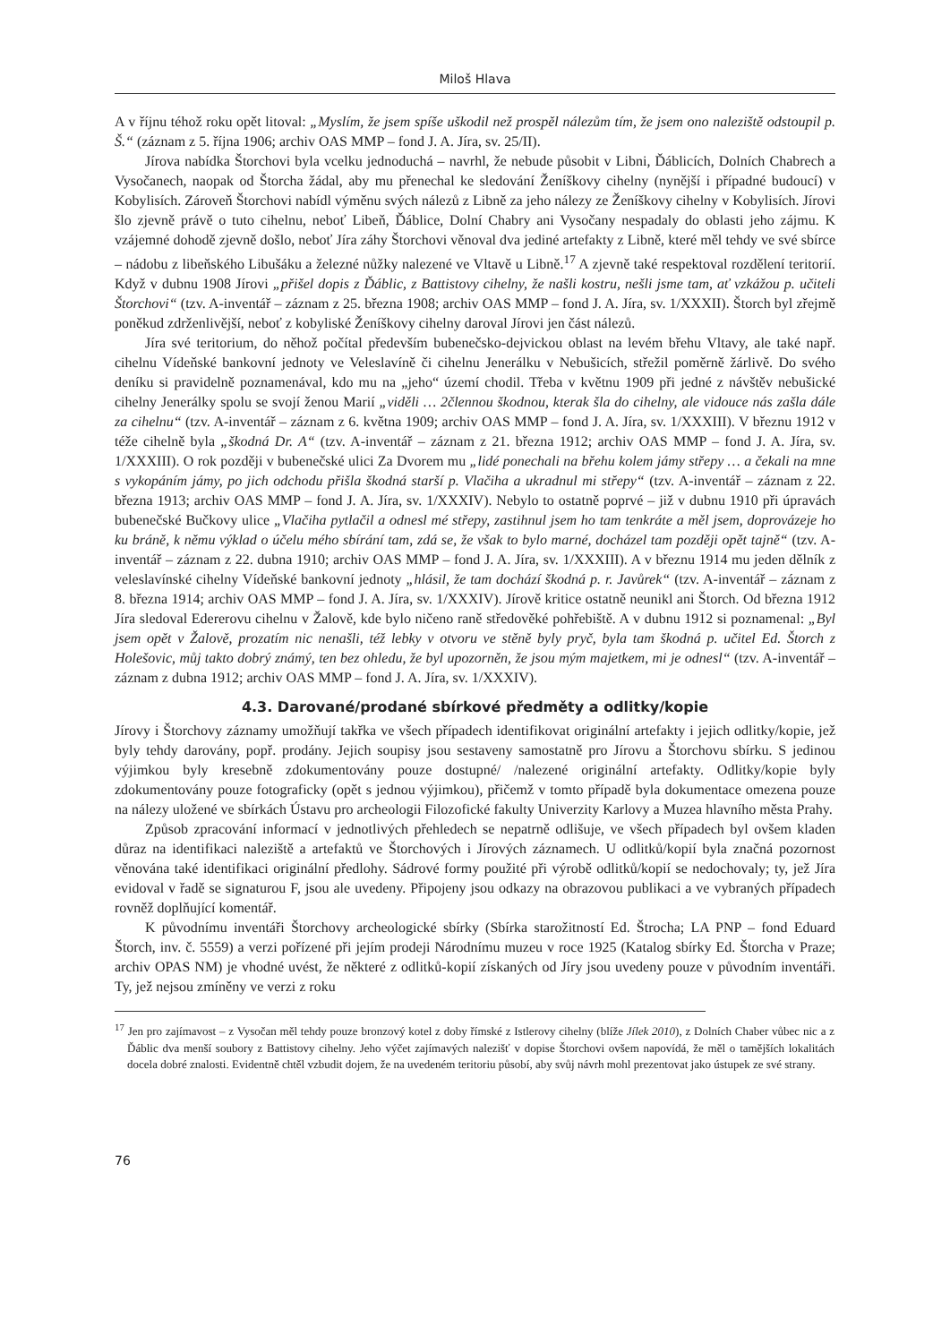Miloš Hlava
A v říjnu téhož roku opět litoval: „Myslím, že jsem spíše uškodil než prospěl nálezům tím, že jsem ono naleziště odstoupil p. Š.“ (záznam z 5. října 1906; archiv OAS MMP – fond J. A. Jíra, sv. 25/II).
Jírova nabídka Štorchovi byla vcelku jednoduchá – navrhl, že nebude působit v Libni, Ďáblicích, Dolních Chabrech a Vysočanech, naopak od Štorcha žádal, aby mu přenechal ke sledování Ženíškovy cihelny (nynější i případné budoucí) v Kobylisích. Zároveň Štorchovi nabídl výměnu svých nálezů z Libně za jeho nálezy ze Ženíškovy cihelny v Kobylisích. Jírovi šlo zjevně právě o tuto cihelnu, neboť Libeň, Ďáblice, Dolní Chabry ani Vysočany nespadaly do oblasti jeho zájmu. K vzájemné dohodě zjevně došlo, neboť Jíra záhy Štorchovi věnoval dva jediné artefakty z Libně, které měl tehdy ve své sbírce – nádobu z libeňského Libušáku a železné nůžky nalezené ve Vltavě u Libně.<sup>17</sup> A zjevně také respektoval rozdělení teritorií. Když v dubnu 1908 Jírovi „přišel dopis z Ďáblic, z Battistovy cihelny, že našli kostru, nešli jsme tam, ať vzkážou p. učiteli Štorchovi“ (tzv. A-inventář – záznam z 25. března 1908; archiv OAS MMP – fond J. A. Jíra, sv. 1/XXXII). Štorch byl zřejmě poněkud zdrženlivější, neboť z kobyliské Ženíškovy cihelny daroval Jírovi jen část nálezů.
Jíra své teritorium, do něhož počítal především bubenečsko-dejvickou oblast na levém břehu Vltavy, ale také např. cihelnu Vídeňské bankovní jednoty ve Veleslavíně či cihelnu Jenerálku v Nebušicích, střežil poměrně žárlivě. Do svého deníku si pravidelně poznamenával, kdo mu na „jeho“ území chodil. Třeba v květnu 1909 při jedné z návštěv nebušické cihelny Jenerálky spolu se svojí ženou Marií „viděli … 2člennou škodnou, kterak šla do cihelny, ale vidouce nás zašla dále za cihelnu“ (tzv. A-inventář – záznam z 6. května 1909; archiv OAS MMP – fond J. A. Jíra, sv. 1/XXXIII). V březnu 1912 v téže cihelně byla „škodná Dr. A“ (tzv. A-inventář – záznam z 21. března 1912; archiv OAS MMP – fond J. A. Jíra, sv. 1/XXXIII). O rok později v bubenečské ulici Za Dvorem mu „lidé ponechali na břehu kolem jámy střepy … a čekali na mne s vykopáním jámy, po jich odchodu přišla škodná starší p. Vlačiha a ukradnul mi střepy“ (tzv. A-inventář – záznam z 22. března 1913; archiv OAS MMP – fond J. A. Jíra, sv. 1/XXXIV). Nebylo to ostatně poprvé – již v dubnu 1910 při úpravách bubenečské Bučkovy ulice „Vlačiha pytlačil a odnesl mé střepy, zastihnul jsem ho tam tenkráte a měl jsem, doprovázeje ho ku bráně, k němu výklad o účelu mého sbírání tam, zdá se, že však to bylo marné, docházel tam později opět tajně“ (tzv. A-inventář – záznam z 22. dubna 1910; archiv OAS MMP – fond J. A. Jíra, sv. 1/XXXIII). A v březnu 1914 mu jeden dělník z veleslavínské cihelny Vídeňské bankovní jednoty „hlásil, že tam dochází škodná p. r. Javůrek“ (tzv. A-inventář – záznam z 8. března 1914; archiv OAS MMP – fond J. A. Jíra, sv. 1/XXXIV). Jírově kritice ostatně neunikl ani Štorch. Od března 1912 Jíra sledoval Edererovu cihelnu v Žalově, kde bylo ničeno raně středověké pohřebiště. A v dubnu 1912 si poznamenal: „Byl jsem opět v Žalově, prozatím nic nenašli, též lebky v otvoru ve stěně byly pryč, byla tam škodná p. učitel Ed. Štorch z Holešovic, můj takto dobrý známý, ten bez ohledu, že byl upozorněn, že jsou mým majetkem, mi je odnesl“ (tzv. A-inventář – záznam z dubna 1912; archiv OAS MMP – fond J. A. Jíra, sv. 1/XXXIV).
4.3. Darované/prodané sbírkové předměty a odlitky/kopie
Jírovy i Štorchovy záznamy umožňují takřka ve všech případech identifikovat originální artefakty i jejich odlitky/kopie, jež byly tehdy darovány, popř. prodány. Jejich soupisy jsou sestaveny samostatně pro Jírovu a Štorchovu sbírku. S jedinou výjimkou byly kresebně zdokumentovány pouze dostupné/ /nalezené originální artefakty. Odlitky/kopie byly zdokumentovány pouze fotograficky (opět s jednou výjimkou), přičemž v tomto případě byla dokumentace omezena pouze na nálezy uložené ve sbírkách Ústavu pro archeologii Filozofické fakulty Univerzity Karlovy a Muzea hlavního města Prahy.
Způsob zpracování informací v jednotlivých přehledech se nepatrně odlišuje, ve všech případech byl ovšem kladen důraz na identifikaci naleziště a artefaktů ve Štorchových i Jírových záznamech. U odlitků/kopií byla značná pozornost věnována také identifikaci originální předlohy. Sádrové formy použité při výrobě odlitků/kopií se nedochovaly; ty, jež Jíra evidoval v řadě se signaturou F, jsou ale uvedeny. Připojeny jsou odkazy na obrazovou publikaci a ve vybraných případech rovněž doplňující komentář.
K původnímu inventáři Štorchovy archeologické sbírky (Sbírka starožitností Ed. Štrocha; LA PNP – fond Eduard Štorch, inv. č. 5559) a verzi pořízené při jejím prodeji Národnímu muzeu v roce 1925 (Katalog sbírky Ed. Štorcha v Praze; archiv OPAS NM) je vhodné uvést, že některé z odlitků-kopií získaných od Jíry jsou uvedeny pouze v původním inventáři. Ty, jež nejsou zmíněny ve verzi z roku
<sup>17</sup> Jen pro zajímavost – z Vysočan měl tehdy pouze bronzový kotel z doby římské z Istlerovy cihelny (blíže Jílek 2010), z Dolních Chaber vůbec nic a z Ďáblic dva menší soubory z Battistovy cihelny. Jeho výčet zajímavých nalezišť v dopise Štorchovi ovšem napovídá, že měl o tamějších lokalitách docela dobré znalosti. Evidentně chtěl vzbudit dojem, že na uvedeném teritoriu působí, aby svůj návrh mohl prezentovat jako ústupek ze své strany.
76